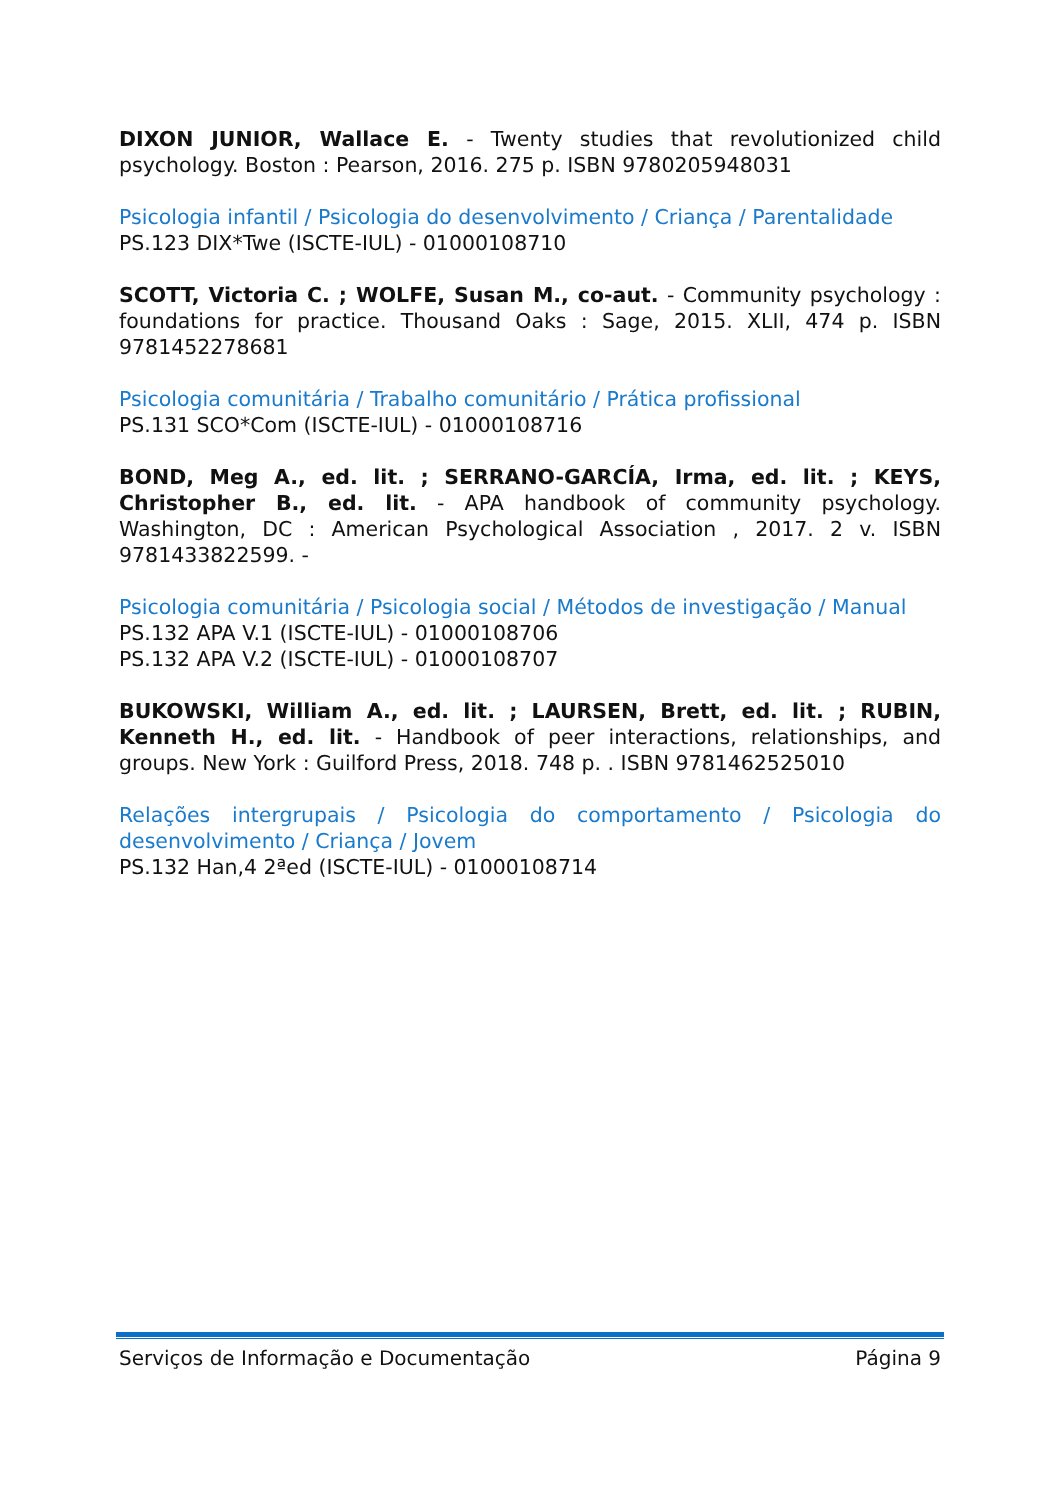DIXON JUNIOR, Wallace E. - Twenty studies that revolutionized child psychology. Boston : Pearson, 2016. 275 p. ISBN 9780205948031
Psicologia infantil / Psicologia do desenvolvimento / Criança / Parentalidade
PS.123 DIX*Twe (ISCTE-IUL) - 01000108710
SCOTT, Victoria C. ; WOLFE, Susan M., co-aut. - Community psychology : foundations for practice. Thousand Oaks : Sage, 2015. XLII, 474 p. ISBN 9781452278681
Psicologia comunitária / Trabalho comunitário / Prática profissional
PS.131 SCO*Com (ISCTE-IUL) - 01000108716
BOND, Meg A., ed. lit. ; SERRANO-GARCÍA, Irma, ed. lit. ; KEYS, Christopher B., ed. lit. - APA handbook of community psychology. Washington, DC : American Psychological Association , 2017. 2 v. ISBN 9781433822599. -
Psicologia comunitária / Psicologia social / Métodos de investigação / Manual
PS.132 APA V.1 (ISCTE-IUL) - 01000108706
PS.132 APA V.2 (ISCTE-IUL) - 01000108707
BUKOWSKI, William A., ed. lit. ; LAURSEN, Brett, ed. lit. ; RUBIN, Kenneth H., ed. lit. - Handbook of peer interactions, relationships, and groups. New York : Guilford Press, 2018. 748 p. . ISBN 9781462525010
Relações intergrupais / Psicologia do comportamento / Psicologia do desenvolvimento / Criança / Jovem
PS.132 Han,4 2ªed (ISCTE-IUL) - 01000108714
Serviços de Informação e Documentação Página 9